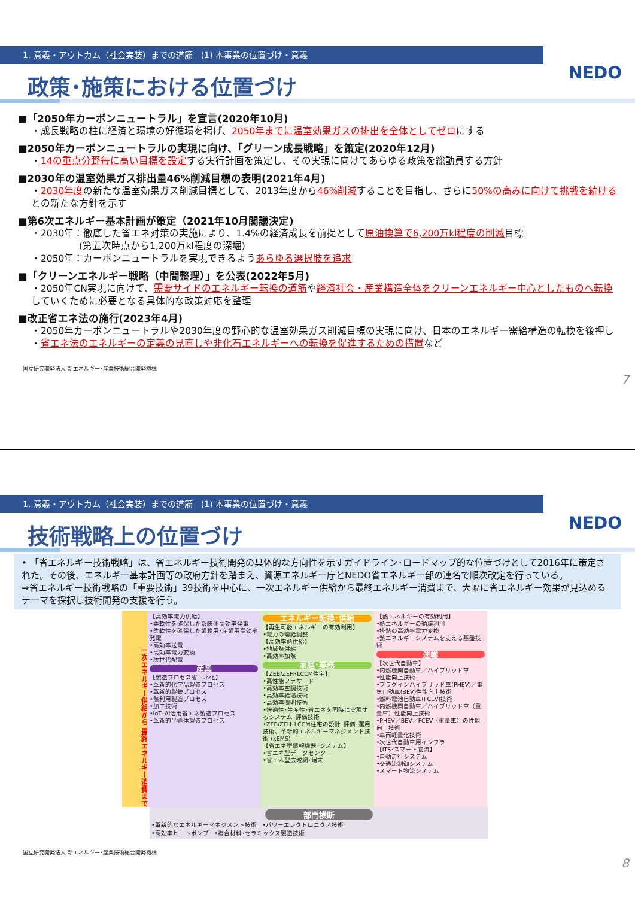1. 意義・アウトカム（社会実装）までの道筋　(1) 本事業の位置づけ・意義
政策･施策における位置づけ
NEDO
■「2050年カーボンニュートラル」を宣言(2020年10月)
・成長戦略の柱に経済と環境の好循環を掲げ、2050年までに温室効果ガスの排出を全体としてゼロにする
■2050年カーボンニュートラルの実現に向け、「グリーン成長戦略」を策定(2020年12月)
・14の重点分野毎に高い目標を設定する実行計画を策定し、その実現に向けてあらゆる政策を総動員する方針
■2030年の温室効果ガス排出量46%削減目標の表明(2021年4月)
・2030年度の新たな温室効果ガス削減目標として、2013年度から46%削減することを目指し、さらに50%の高みに向けて挑戦を続けるとの新たな方針を示す
■第6次エネルギー基本計画が策定（2021年10月閣議決定)
・2030年：徹底した省エネ対策の実施により、1.4%の経済成長を前提として原油換算で6,200万kl程度の削減目標
　　　　　(第五次時点から1,200万kl程度の深堀)
・2050年：カーボンニュートラルを実現できるようあらゆる選択肢を追求
■「クリーンエネルギー戦略（中間整理）」を公表(2022年5月)
・2050年CN実現に向けて、需要サイドのエネルギー転換の道筋や経済社会・産業構造全体をクリーンエネルギー中心としたものへ転換していくために必要となる具体的な政策対応を整理
■改正省エネ法の施行(2023年4月)
・2050年カーボンニュートラルや2030年度の野心的な温室効果ガス削減目標の実現に向け、日本のエネルギー需給構造の転換を後押し
・省エネ法のエネルギーの定義の見直しや非化石エネルギーへの転換を促進するための措置など
国立研究開発法人 新エネルギー･産業技術総合開発機構
7
1. 意義・アウトカム（社会実装）までの道筋　(1) 本事業の位置づけ・意義
技術戦略上の位置づけ
NEDO
• 「省エネルギー技術戦略」は、省エネルギー技術開発の具体的な方向性を示すガイドライン･ロードマップ的な位置づけとして2016年に策定された。その後、エネルギー基本計画等の政府方針を踏まえ、資源エネルギー庁とNEDO省エネルギー部の連名で順次改定を行っている。
⇒省エネルギー技術戦略の「重要技術」39技術を中心に、一次エネルギー供給から最終エネルギー消費まで、大幅に省エネルギー効果が見込めるテーマを採択し技術開発の支援を行う。
一次エネルギー供給から 最終エネルギー消費まで
【高効率電力供給】
•柔軟性を確保した系統側高効率発電
•柔軟性を確保した業務用･産業用高効率発電
•高効率送電
•高効率電力変換
•次世代配電
産業
【製造プロセス省エネ化】
•革新的化学品製造プロセス
•革新的製鉄プロセス
•熱利用製造プロセス
•加工技術
•IoT･AI活用省エネ製造プロセス
•革新的半導体製造プロセス
エネルギー転換･供給
【再生可能エネルギーの有効利用】
•電力の需給調整
【高効率熱供給】
•地域熱供給
•高効率加熱
家庭･業務
【ZEB/ZEH･LCCM住宅】
•高性能ファサード
•高効率空調技術
•高効率給湯技術
•高効率照明技術
•快適性･生産性･省エネを同時に実現するシステム･評価技術
•ZEB/ZEH･LCCM住宅の設計･評価･運用技術、革新的エネルギーマネジメント技術 (xEMS)
【省エネ型情報機器･システム】
•省エネ型データセンター
•省エネ型広域網･端末
【熱エネルギーの有効利用】
•熱エネルギーの循環利用
•排熱の高効率電力変換
•熱エネルギーシステムを支える基盤技術
運輸
【次世代自動車】
•内燃機関自動車／ハイブリッド車
•性能向上技術
•プラグインハイブリッド車(PHEV)／電気自動車(BEV)性能向上技術
•燃料電池自動車(FCEV)技術
•内燃機関自動車／ハイブリッド車（重量車）性能向上技術
•PHEV／BEV／FCEV（重量車）の性能向上技術
•車両軽量化技術
•次世代自動車用インフラ
【ITS･スマート物流】
•自動走行システム
•交通流制御システム
•スマート物流システム
部門横断
•革新的なエネルギーマネジメント技術　•パワーエレクトロニクス技術
•高効率ヒートポンプ　•複合材料･セラミックス製造技術
国立研究開発法人 新エネルギー･産業技術総合開発機構
8